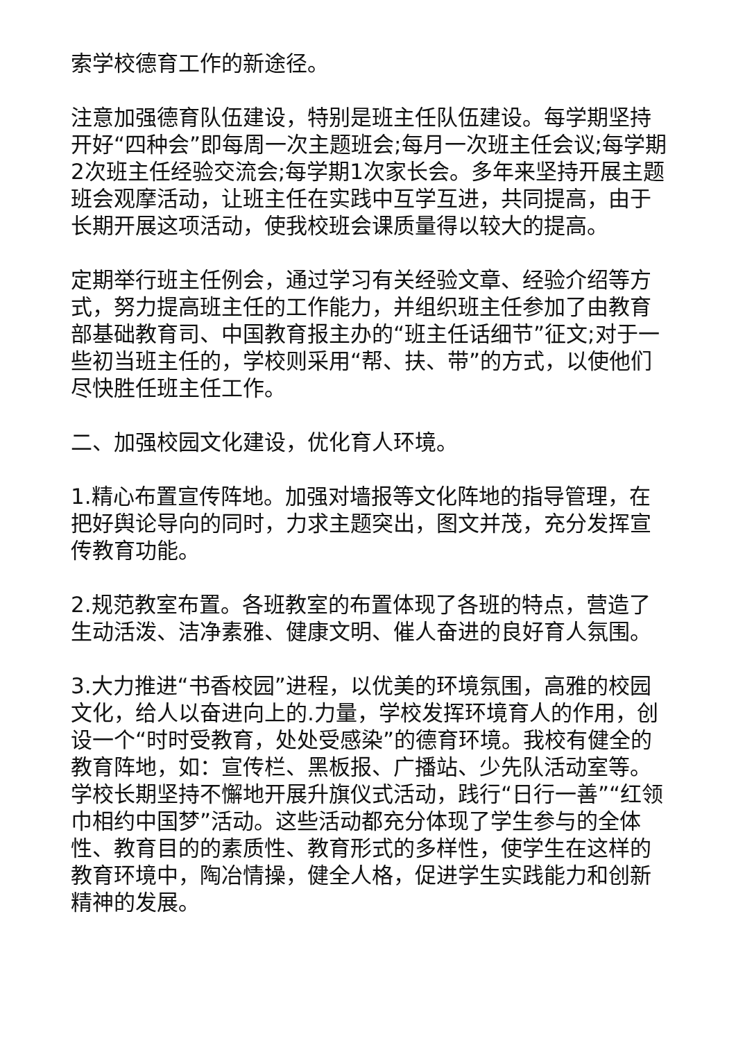索学校德育工作的新途径。
注意加强德育队伍建设，特别是班主任队伍建设。每学期坚持开好“四种会”即每周一次主题班会;每月一次班主任会议;每学期2次班主任经验交流会;每学期1次家长会。多年来坚持开展主题班会观摩活动，让班主任在实践中互学互进，共同提高，由于长期开展这项活动，使我校班会课质量得以较大的提高。
定期举行班主任例会，通过学习有关经验文章、经验介绍等方式，努力提高班主任的工作能力，并组织班主任参加了由教育部基础教育司、中国教育报主办的“班主任话细节”征文;对于一些初当班主任的，学校则采用“帮、扶、带”的方式，以使他们尽快胜任班主任工作。
二、加强校园文化建设，优化育人环境。
1.精心布置宣传阵地。加强对墙报等文化阵地的指导管理，在把好舆论导向的同时，力求主题突出，图文并茂，充分发挥宣传教育功能。
2.规范教室布置。各班教室的布置体现了各班的特点，营造了生动活泼、洁净素雅、健康文明、催人奋进的良好育人氛围。
3.大力推进“书香校园”进程，以优美的环境氛围，高雅的校园文化，给人以奋进向上的.力量，学校发挥环境育人的作用，创设一个“时时受教育，处处受感染”的德育环境。我校有健全的教育阵地，如：宣传栏、黑板报、广播站、少先队活动室等。学校长期坚持不懈地开展升旗仪式活动，践行“日行一善”“红领巾相约中国梦”活动。这些活动都充分体现了学生参与的全体性、教育目的的素质性、教育形式的多样性，使学生在这样的教育环境中，陶冶情操，健全人格，促进学生实践能力和创新精神的发展。